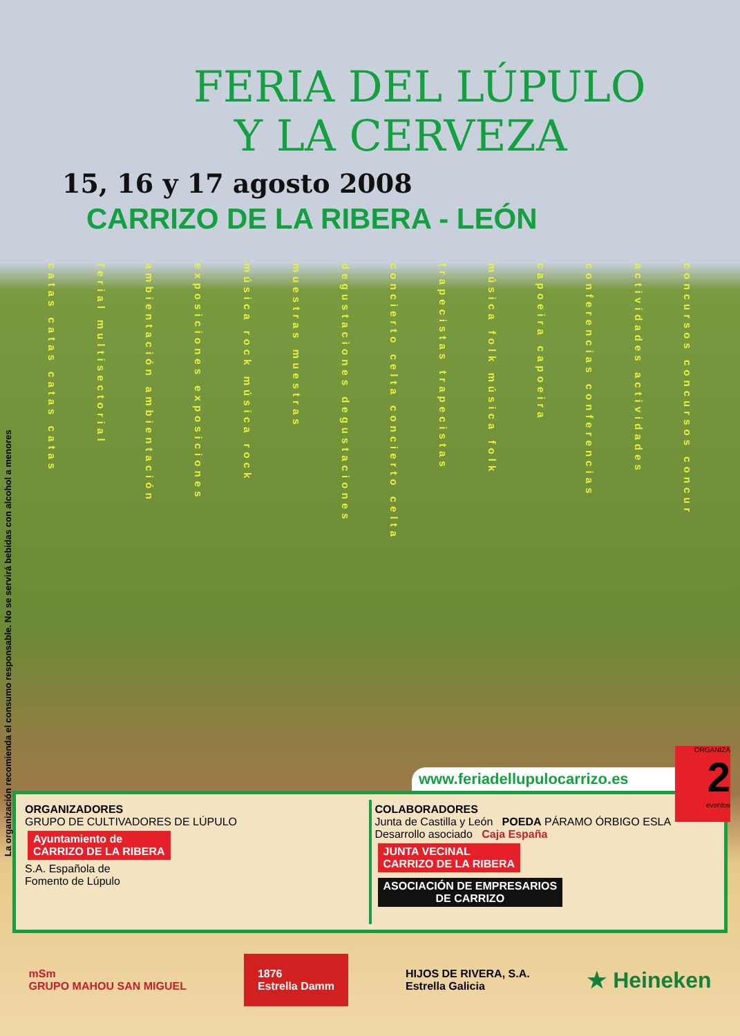FERIA DEL LÚPULO
Y LA CERVEZA
15, 16 y 17 agosto 2008
CARRIZO DE LA RIBERA - LEÓN
La organización recomienda el consumo responsable. No se servirá bebidas con alcohol a menores
catas catas catas catas ferial multisectorial ambientación ambientación exposiciones exposiciones música rock música rock muestras muestras degustaciones degustaciones concierto celta concierto celta trapecistas trapecistas música folk música folk capoeira capoeira conferencias conferencias actividades actividades concursos concursos concur
ORGANIZA 2
eventos
www.feriadellupulocarrizo.es
ORGANIZADORES
GRUPO DE CULTIVADORES DE LÚPULO
Ayuntamiento de
CARRIZO DE LA RIBERA
S.A. Española de
Fomento de Lúpulo
COLABORADORES
Junta de Castilla y León POEDA PÁRAMO ÓRBIGO ESLA Desarrollo asociado Caja España
JUNTA VECINAL
CARRIZO DE LA RIBERA ASOCIACIÓN DE EMPRESARIOS
DE CARRIZO
mSm
GRUPO MAHOU SAN MIGUEL 1876
Estrella Damm HIJOS DE RIVERA, S.A.
Estrella Galicia ★ Heineken